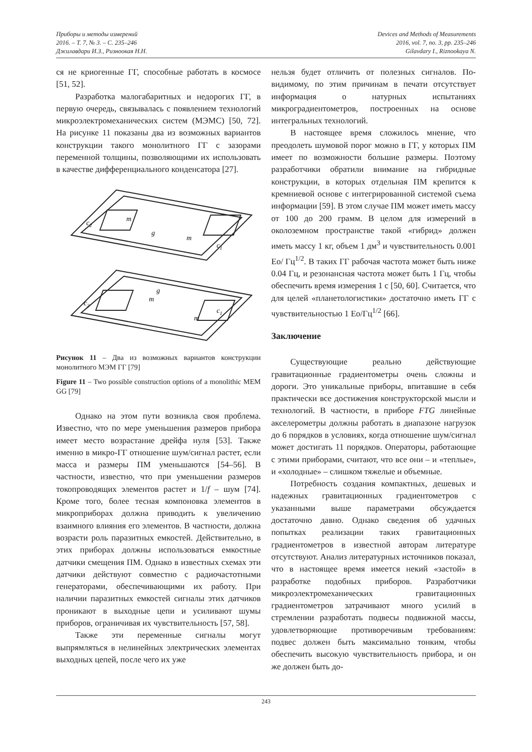Приборы и методы измерений
2016. – Т. 7, № 3. – С. 235–246
Джилавдари И.З., Ризноокая Н.Н.
Devices and Methods of Measurements
2016, vol. 7, no. 3, pp. 235–246
Gilavdary I., Riznookaya N.
ся не криогенные ГГ, способные работать в космосе [51, 52].
Разработка малогабаритных и недорогих ГГ, в первую очередь, связывалась с появлением технологий микроэлектромеханических систем (МЭМС) [50, 72]. На рисунке 11 показаны два из возможных вариантов конструкции такого монолитного ГГ с зазорами переменной толщины, позволяющими их использовать в качестве дифференциального конденсатора [27].
m
m
m
m
g
g
c2
c2
c1
c1
Рисунок 11 – Два из возможных вариантов конструкции монолитного МЭМ ГГ [79]
Figure 11 – Two possible construction options of a monolithic MEM GG [79]
Однако на этом пути возникла своя проблема. Известно, что по мере уменьшения размеров прибора имеет место возрастание дрейфа нуля [53]. Также именно в микро-ГГ отношение шум/сигнал растет, если масса и размеры ПМ уменьшаются [54–56]. В частности, известно, что при уменьшении размеров токопроводящих элементов растет и 1/f – шум [74]. Кроме того, более тесная компоновка элементов в микроприборах должна приводить к увеличению взаимного влияния его элементов. В частности, должна возрасти роль паразитных емкостей. Действительно, в этих приборах должны использоваться емкостные датчики смещения ПМ. Однако в известных схемах эти датчики действуют совместно с радиочастотными генераторами, обеспечивающими их работу. При наличии паразитных емкостей сигналы этих датчиков проникают в выходные цепи и усиливают шумы приборов, ограничивая их чувствительность [57, 58].
Также эти переменные сигналы могут выпрямляться в нелинейных электрических элементах выходных цепей, после чего их уже
нельзя будет отличить от полезных сигналов. По-видимому, по этим причинам в печати отсутствует информация о натурных испытаниях микроградиентометров, построенных на основе интегральных технологий.
В настоящее время сложилось мнение, что преодолеть шумовой порог можно в ГГ, у которых ПМ имеет по возможности большие размеры. Поэтому разработчики обратили внимание на гибридные конструкции, в которых отдельная ПМ крепится к кремниевой основе с интегрированной системой съема информации [59]. В этом случае ПМ может иметь массу от 100 до 200 грамм. В целом для измерений в околоземном пространстве такой «гибрид» должен иметь массу 1 кг, объем 1 дм<sup>3</sup> и чувствительность 0.001 Ео/ Гц<sup>1/2</sup>. В таких ГГ рабочая частота может быть ниже 0.04 Гц, и резонансная частота может быть 1 Гц, чтобы обеспечить время измерения 1 с [50, 60]. Считается, что для целей «планетологистики» достаточно иметь ГГ с чувствительностью 1 Ео/Гц<sup>1/2</sup> [66].
Заключение
Существующие реально действующие гравитационные градиентометры очень сложны и дороги. Это уникальные приборы, впитавшие в себя практически все достижения конструкторской мысли и технологий. В частности, в приборе FTG линейные акселерометры должны работать в диапазоне нагрузок до 6 порядков в условиях, когда отношение шум/сигнал может достигать 11 порядков. Операторы, работающие с этими приборами, считают, что все они – и «теплые», и «холодные» – слишком тяжелые и объемные.
Потребность создания компактных, дешевых и надежных гравитационных градиентометров с указанными выше параметрами обсуждается достаточно давно. Однако сведения об удачных попытках реализации таких гравитационных градиентометров в известной авторам литературе отсутствуют. Анализ литературных источников показал, что в настоящее время имеется некий «застой» в разработке подобных приборов. Разработчики микроэлектромеханических гравитационных градиентометров затрачивают много усилий в стремлении разработать подвесы подвижной массы, удовлетворяющие противоречивым требованиям: подвес должен быть максимально тонким, чтобы обеспечить высокую чувствительность прибора, и он же должен быть до-
243